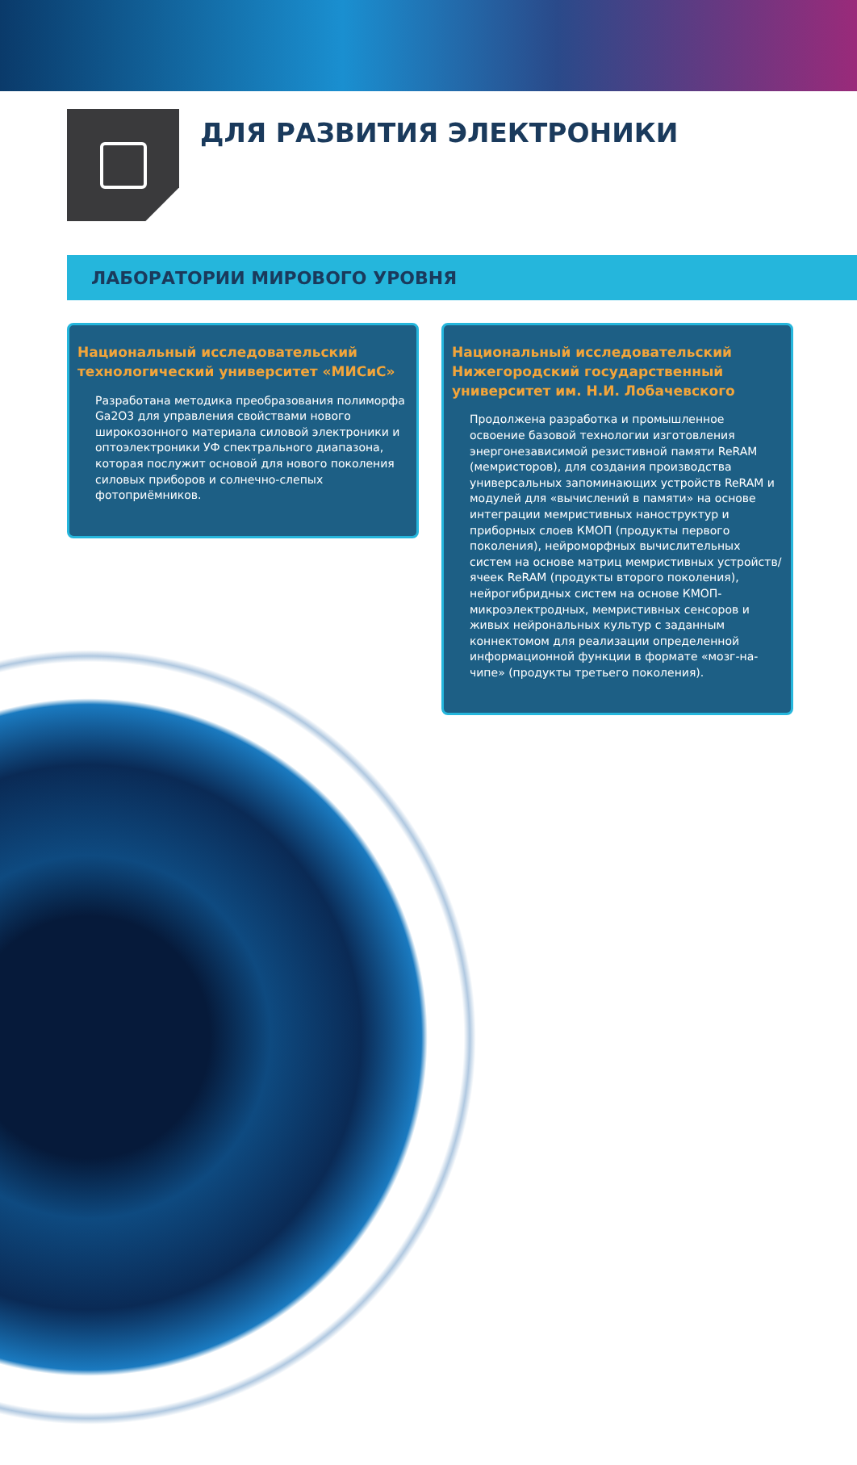ДЛЯ РАЗВИТИЯ ЭЛЕКТРОНИКИ
ЛАБОРАТОРИИ МИРОВОГО УРОВНЯ
Национальный исследовательский технологический университет «МИСиС»
Разработана методика преобразования полиморфа Ga2O3 для управления свойствами нового широкозонного материала силовой электроники и оптоэлектроники УФ спектрального диапазона, которая послужит основой для нового поколения силовых приборов и солнечно-слепых фотоприёмников.
Национальный исследовательский Нижегородский государственный университет им. Н.И. Лобачевского
Продолжена разработка и промышленное освоение базовой технологии изготовления энергонезависимой резистивной памяти ReRAM (мемристоров), для создания производства универсальных запоминающих устройств ReRAM и модулей для «вычислений в памяти» на основе интеграции мемристивных наноструктур и приборных слоев КМОП (продукты первого поколения), нейроморфных вычислительных систем на основе матриц мемристивных устройств/ячеек ReRAM (продукты второго поколения), нейрогибридных систем на основе КМОП-микроэлектродных, мемристивных сенсоров и живых нейрональных культур с заданным коннектомом для реализации определенной информационной функции в формате «мозг-на-чипе» (продукты третьего поколения).